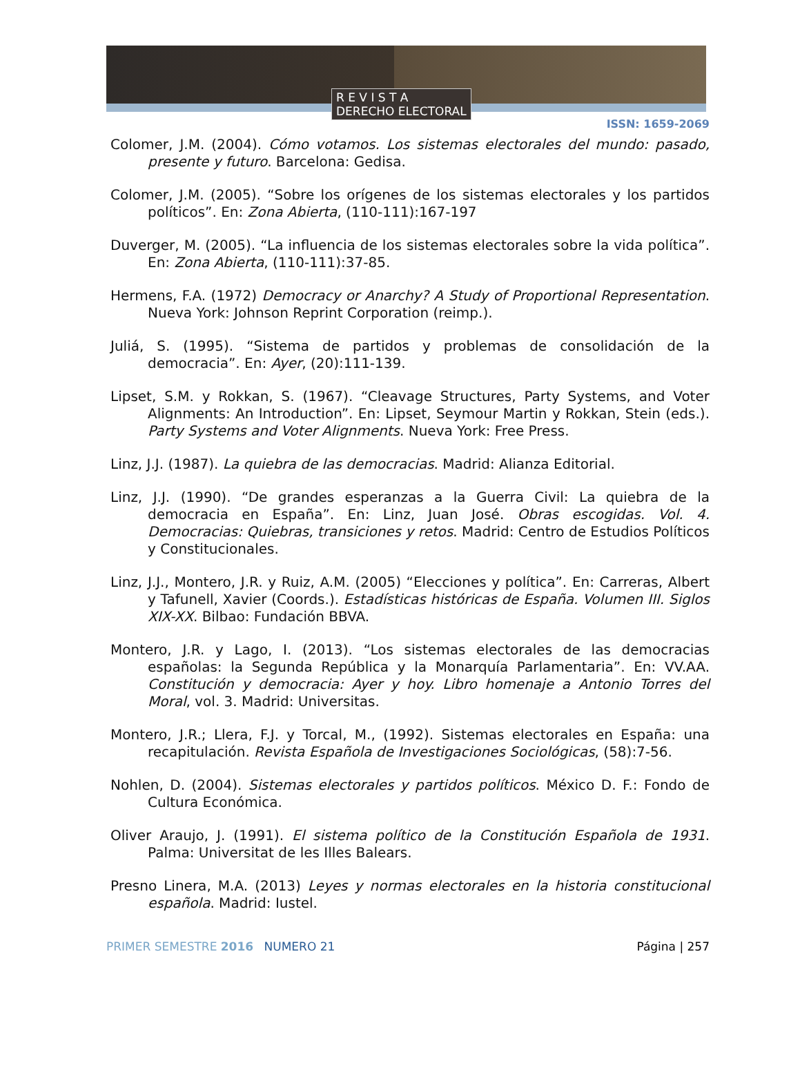R E V I S T A
DERECHO ELECTORAL
ISSN: 1659-2069
Colomer, J.M. (2004). Cómo votamos. Los sistemas electorales del mundo: pasado, presente y futuro. Barcelona: Gedisa.
Colomer, J.M. (2005). “Sobre los orígenes de los sistemas electorales y los partidos políticos”. En: Zona Abierta, (110-111):167-197
Duverger, M. (2005). “La influencia de los sistemas electorales sobre la vida política”. En: Zona Abierta, (110-111):37-85.
Hermens, F.A. (1972) Democracy or Anarchy? A Study of Proportional Representation. Nueva York: Johnson Reprint Corporation (reimp.).
Juliá, S. (1995). “Sistema de partidos y problemas de consolidación de la democracia”. En: Ayer, (20):111-139.
Lipset, S.M. y Rokkan, S. (1967). “Cleavage Structures, Party Systems, and Voter Alignments: An Introduction”. En: Lipset, Seymour Martin y Rokkan, Stein (eds.). Party Systems and Voter Alignments. Nueva York: Free Press.
Linz, J.J. (1987). La quiebra de las democracias. Madrid: Alianza Editorial.
Linz, J.J. (1990). “De grandes esperanzas a la Guerra Civil: La quiebra de la democracia en España”. En: Linz, Juan José. Obras escogidas. Vol. 4. Democracias: Quiebras, transiciones y retos. Madrid: Centro de Estudios Políticos y Constitucionales.
Linz, J.J., Montero, J.R. y Ruiz, A.M. (2005) “Elecciones y política”. En: Carreras, Albert y Tafunell, Xavier (Coords.). Estadísticas históricas de España. Volumen III. Siglos XIX-XX. Bilbao: Fundación BBVA.
Montero, J.R. y Lago, I. (2013). “Los sistemas electorales de las democracias españolas: la Segunda República y la Monarquía Parlamentaria”. En: VV.AA. Constitución y democracia: Ayer y hoy. Libro homenaje a Antonio Torres del Moral, vol. 3. Madrid: Universitas.
Montero, J.R.; Llera, F.J. y Torcal, M., (1992). Sistemas electorales en España: una recapitulación. Revista Española de Investigaciones Sociológicas, (58):7-56.
Nohlen, D. (2004). Sistemas electorales y partidos políticos. México D. F.: Fondo de Cultura Económica.
Oliver Araujo, J. (1991). El sistema político de la Constitución Española de 1931. Palma: Universitat de les Illes Balears.
Presno Linera, M.A. (2013) Leyes y normas electorales en la historia constitucional española. Madrid: Iustel.
PRIMER SEMESTRE 2016 NUMERO 21 Página | 257